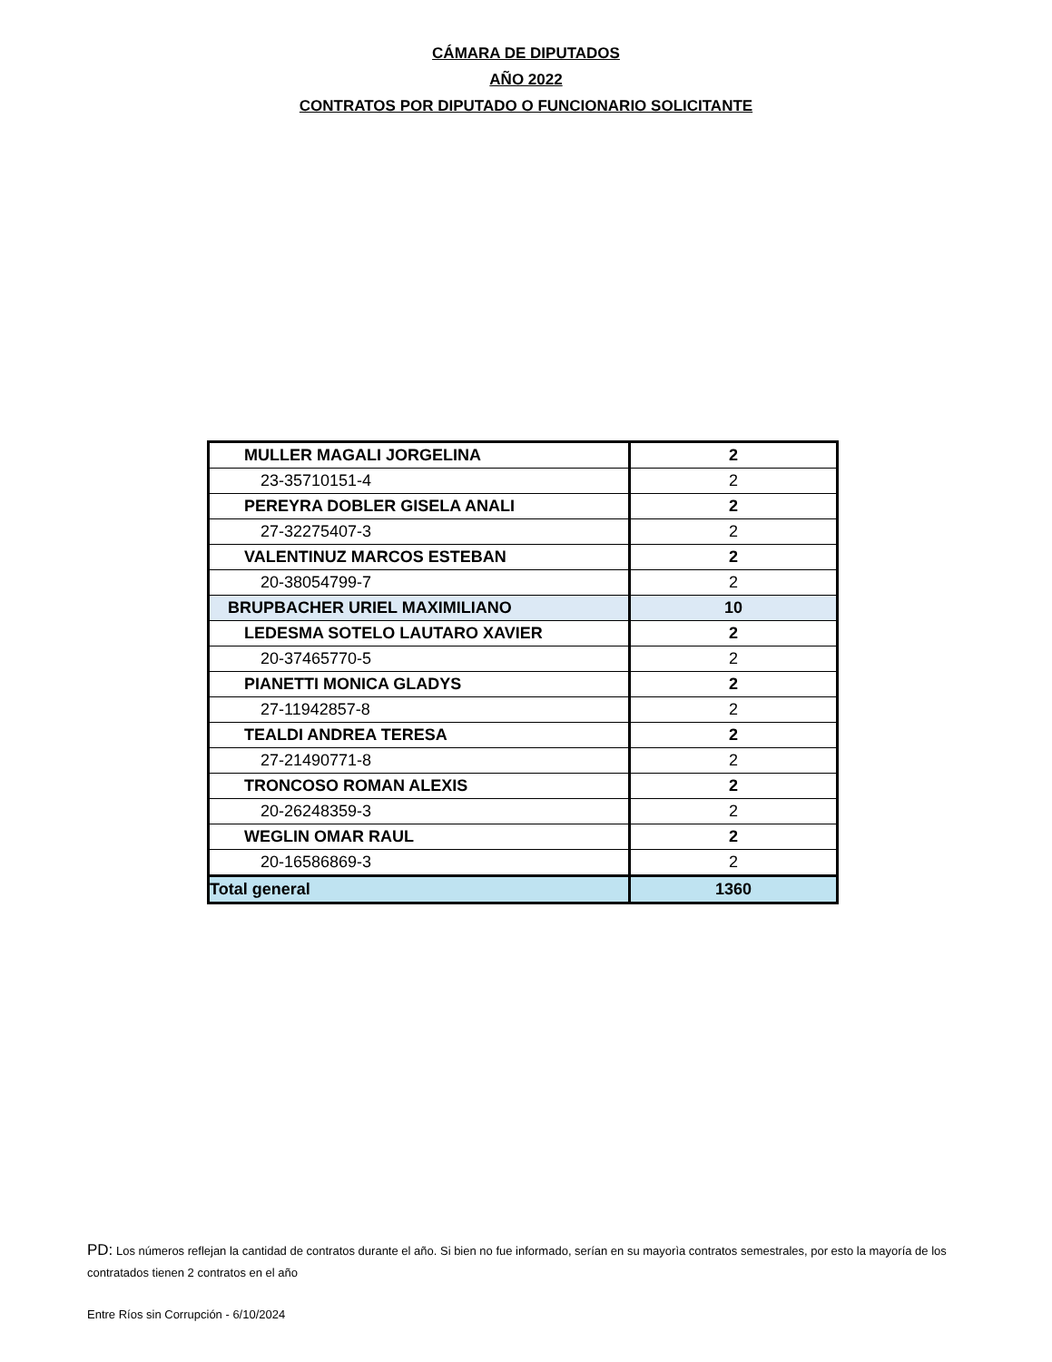CÁMARA DE DIPUTADOS
AÑO 2022
CONTRATOS POR DIPUTADO O FUNCIONARIO SOLICITANTE
| MULLER MAGALI JORGELINA | 2 |
| 23-35710151-4 | 2 |
| PEREYRA DOBLER GISELA ANALI | 2 |
| 27-32275407-3 | 2 |
| VALENTINUZ MARCOS ESTEBAN | 2 |
| 20-38054799-7 | 2 |
| BRUPBACHER URIEL MAXIMILIANO | 10 |
| LEDESMA SOTELO LAUTARO XAVIER | 2 |
| 20-37465770-5 | 2 |
| PIANETTI MONICA GLADYS | 2 |
| 27-11942857-8 | 2 |
| TEALDI ANDREA TERESA | 2 |
| 27-21490771-8 | 2 |
| TRONCOSO ROMAN ALEXIS | 2 |
| 20-26248359-3 | 2 |
| WEGLIN OMAR RAUL | 2 |
| 20-16586869-3 | 2 |
| Total general | 1360 |
PD: Los números reflejan la cantidad de contratos durante el año. Si bien no fue informado, serían en su mayorìa contratos semestrales, por esto la mayoría de los contratados tienen 2 contratos en el año
Entre Ríos sin Corrupción - 6/10/2024